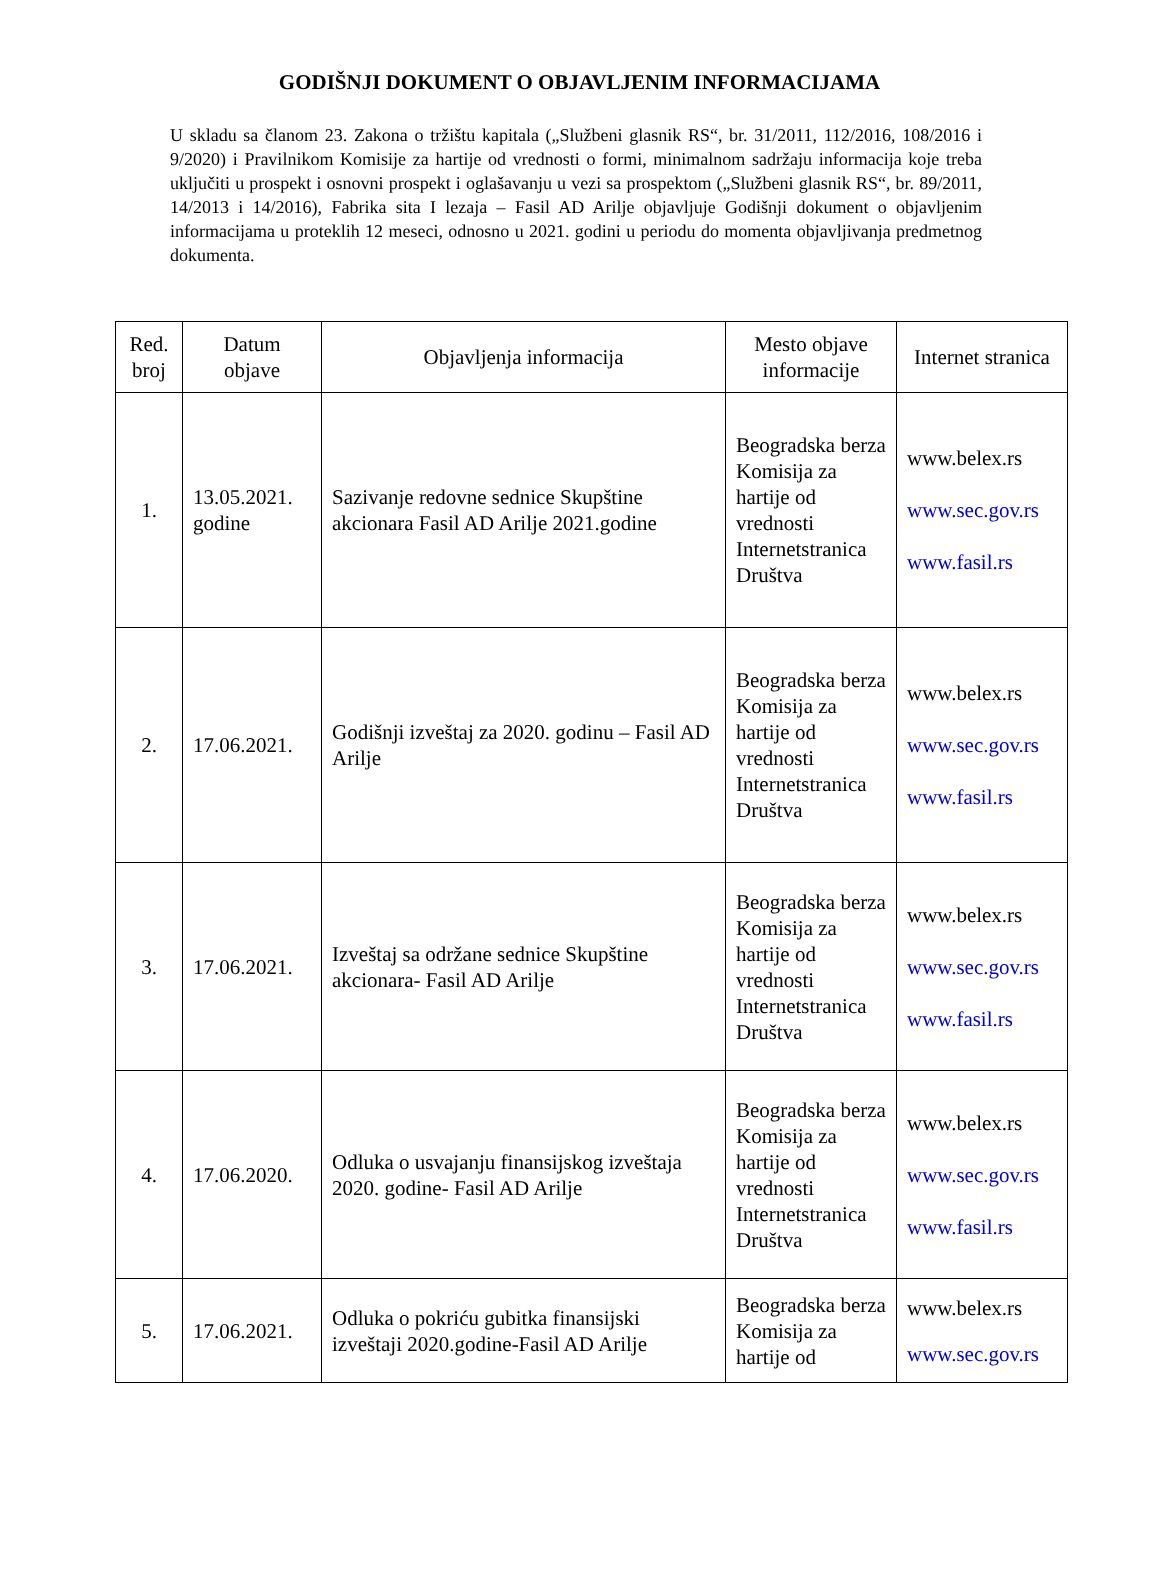GODIŠNJI DOKUMENT O OBJAVLJENIM INFORMACIJAMA
U skladu sa članom 23. Zakona o tržištu kapitala („Službeni glasnik RS“, br. 31/2011, 112/2016, 108/2016 i 9/2020) i Pravilnikom Komisije za hartije od vrednosti o formi, minimalnom sadržaju informacija koje treba uključiti u prospekt i osnovni prospekt i oglašavanju u vezi sa prospektom („Službeni glasnik RS“, br. 89/2011, 14/2013 i 14/2016), Fabrika sita I lezaja – Fasil AD Arilje objavljuje Godišnji dokument o objavljenim informacijama u proteklih 12 meseci, odnosno u 2021. godini u periodu do momenta objavljivanja predmetnog dokumenta.
| Red. broj | Datum objave | Objavljenja informacija | Mesto objave informacije | Internet stranica |
| --- | --- | --- | --- | --- |
| 1. | 13.05.2021. godine | Sazivanje redovne sednice Skupštine akcionara Fasil AD Arilje 2021.godine | Beogradska berza Komisija za hartije od vrednosti Internetstranica Društva | www.belex.rs www.sec.gov.rs www.fasil.rs |
| 2. | 17.06.2021. | Godišnji izveštaj za 2020. godinu – Fasil AD Arilje | Beogradska berza Komisija za hartije od vrednosti Internetstranica Društva | www.belex.rs www.sec.gov.rs www.fasil.rs |
| 3. | 17.06.2021. | Izveštaj sa održane sednice Skupštine akcionara- Fasil AD Arilje | Beogradska berza Komisija za hartije od vrednosti Internetstranica Društva | www.belex.rs www.sec.gov.rs www.fasil.rs |
| 4. | 17.06.2020. | Odluka o usvajanju finansijskog izveštaja 2020. godine- Fasil AD Arilje | Beogradska berza Komisija za hartije od vrednosti Internetstranica Društva | www.belex.rs www.sec.gov.rs www.fasil.rs |
| 5. | 17.06.2021. | Odluka o pokriću gubitka finansijski izveštaji 2020.godine-Fasil AD Arilje | Beogradska berza Komisija za hartije od | www.belex.rs www.sec.gov.rs |